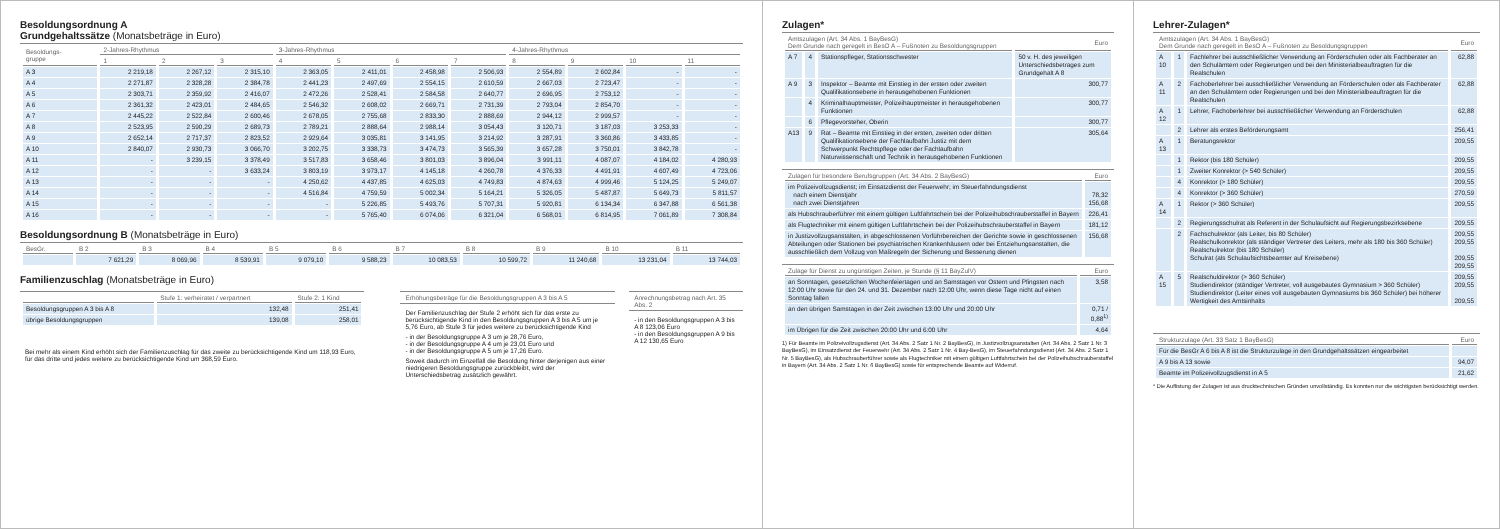Besoldungsordnung A
Grundgehaltssätze (Monatsbeträge in Euro)
| Besoldungs- gruppe | 2-Jahres-Rhythmus | | | 3-Jahres-Rhythmus | | | | 4-Jahres-Rhythmus | | | |
| --- | --- | --- | --- | --- | --- | --- | --- | --- | --- | --- | --- |
| | 1 | 2 | 3 | 4 | 5 | 6 | 7 | 8 | 9 | 10 | 11 |
| A 3 | 2 219,18 | 2 267,12 | 2 315,10 | 2 363,05 | 2 411,01 | 2 458,98 | 2 506,93 | 2 554,89 | 2 602,84 | - | - |
| A 4 | 2 271,87 | 2 328,28 | 2 384,78 | 2 441,23 | 2 497,69 | 2 554,15 | 2 610,59 | 2 667,03 | 2 723,47 | - | - |
| A 5 | 2 303,71 | 2 359,92 | 2 416,07 | 2 472,26 | 2 528,41 | 2 584,58 | 2 640,77 | 2 696,95 | 2 753,12 | - | - |
| A 6 | 2 361,32 | 2 423,01 | 2 484,65 | 2 546,32 | 2 608,02 | 2 669,71 | 2 731,39 | 2 793,04 | 2 854,70 | - | - |
| A 7 | 2 445,22 | 2 522,84 | 2 600,46 | 2 678,05 | 2 755,68 | 2 833,30 | 2 888,69 | 2 944,12 | 2 999,57 | - | - |
| A 8 | 2 523,95 | 2 590,29 | 2 689,73 | 2 789,21 | 2 888,64 | 2 988,14 | 3 054,43 | 3 120,71 | 3 187,03 | 3 253,33 | - |
| A 9 | 2 652,14 | 2 717,37 | 2 823,52 | 2 929,64 | 3 035,81 | 3 141,95 | 3 214,92 | 3 287,91 | 3 360,86 | 3 433,85 | - |
| A 10 | 2 840,07 | 2 930,73 | 3 066,70 | 3 202,75 | 3 338,73 | 3 474,73 | 3 565,39 | 3 657,28 | 3 750,01 | 3 842,78 | - |
| A 11 | - | 3 239,15 | 3 378,49 | 3 517,83 | 3 658,46 | 3 801,03 | 3 896,04 | 3 991,11 | 4 087,07 | 4 184,02 | 4 280,93 |
| A 12 | - | - | 3 633,24 | 3 803,19 | 3 973,17 | 4 145,18 | 4 260,78 | 4 376,33 | 4 491,91 | 4 607,49 | 4 723,06 |
| A 13 | - | - | - | 4 250,62 | 4 437,85 | 4 625,03 | 4 749,83 | 4 874,63 | 4 999,46 | 5 124,25 | 5 249,07 |
| A 14 | - | - | - | 4 516,84 | 4 759,59 | 5 002,34 | 5 164,21 | 5 326,05 | 5 487,87 | 5 649,73 | 5 811,57 |
| A 15 | - | - | - | - | 5 226,85 | 5 493,76 | 5 707,31 | 5 920,81 | 6 134,34 | 6 347,88 | 6 561,38 |
| A 16 | - | - | - | - | 5 765,40 | 6 074,06 | 6 321,04 | 6 568,01 | 6 814,95 | 7 061,89 | 7 308,84 |
Besoldungsordnung B (Monatsbeträge in Euro)
| BesGr. | B 2 | B 3 | B 4 | B 5 | B 6 | B 7 | B 8 | B 9 | B 10 | B 11 |
| --- | --- | --- | --- | --- | --- | --- | --- | --- | --- | --- |
| | 7 621,29 | 8 069,96 | 8 539,91 | 9 079,10 | 9 588,23 | 10 083,53 | 10 599,72 | 11 240,68 | 13 231,04 | 13 744,03 |
Familienzuschlag (Monatsbeträge in Euro)
| | Stufe 1: verheiratet / verpartnert | Stufe 2: 1 Kind |
| --- | --- | --- |
| Besoldungsgruppen A 3 bis A 8 | 132,48 | 251,41 |
| übrige Besoldungsgruppen | 139,08 | 258,01 |
Bei mehr als einem Kind erhöht sich der Familienzuschlag für das zweite zu berücksichtigende Kind um 118,93 Euro, für das dritte und jedes weitere zu berücksichtigende Kind um 368,59 Euro.
Erhöhungsbeträge für die Besoldungsgruppen A 3 bis A 5
Der Familienzuschlag der Stufe 2 erhöht sich für das erste zu berücksichtigende Kind in den Besoldungsgruppen A 3 bis A 5 um je 5,76 Euro, ab Stufe 3 für jedes weitere zu berücksichtigende Kind
- in der Besoldungsgruppe A 3 um je 28,76 Euro,
- in der Besoldungsgruppe A 4 um je 23,01 Euro und
- in der Besoldungsgruppe A 5 um je 17,26 Euro.
Soweit dadurch im Einzelfall die Besoldung hinter derjenigen aus einer niedrigeren Besoldungsgruppe zurückbleibt, wird der Unterschiedsbetrag zusätzlich gewährt.
Anrechnungsbetrag nach Art. 35 Abs. 2
- in den Besoldungsgruppen A 3 bis A 8 123,06 Euro
- in den Besoldungsgruppen A 9 bis A 12 130,65 Euro
Zulagen*
| Amtszulagen (Art. 34 Abs. 1 BayBesG) Dem Grunde nach geregelt in BesO A – Fußnoten zu Besoldungsgruppen | | | Euro |
| --- | --- | --- | --- |
| A 7 | 4 | Stationspfleger, Stationsschwester | 50 v. H. des jeweiligen Unterschiedsbetrages zum Grundgehalt A 8 |
| A 9 | 3 | Inspektor – Beamte mit Einstieg in der ersten oder zweiten Qualifikationsebene in herausgehobenen Funktionen | 300,77 |
| | 4 | Kriminalhauptmeister, Polizeihauptmeister in herausgehobenen Funktionen | 300,77 |
| | 6 | Pflegevorsteher, Oberin | 300,77 |
| A13 | 9 | Rat – Beamte mit Einstieg in der ersten, zweiten oder dritten Qualifikationsebene der Fachlaufbahn Justiz mit dem Schwerpunkt Rechtspflege oder der Fachlaufbahn Naturwissenschaft und Technik in herausgehobenen Funktionen | 305,64 |
| Zulagen für besondere Berufsgruppen (Art. 34 Abs. 2 BayBesG) | Euro |
| --- | --- |
| im Polizeivollzugsdienst; im Einsatzdienst der Feuerwehr; im Steuerfahndungsdienst nach einem Dienstjahr nach zwei Dienstjahren | 78,32 156,68 |
| als Hubschrauberführer mit einem gültigen Luftfahrtschein bei der Polizeihubschrauberstaffel in Bayern | 226,41 |
| als Flugtechniker mit einem gültigen Luftfahrtschein bei der Polizeihubschrauberstaffel in Bayern | 181,12 |
| in Justizvollzugsanstalten, in abgeschlossenen Vorführbereichen der Gerichte sowie in geschlossenen Abteilungen oder Stationen bei psychiatrischen Krankenhäusern oder bei Entziehungsanstalten, die ausschließlich dem Vollzug von Maßregeln der Sicherung und Besserung dienen | 156,68 |
| Zulage für Dienst zu ungünstigen Zeiten, je Stunde (§ 11 BayZulV) | Euro |
| --- | --- |
| an Sonntagen, gesetzlichen Wochenfeiertagen und an Samstagen vor Ostern und Pfingsten nach 12:00 Uhr sowie für den 24. und 31. Dezember nach 12:00 Uhr, wenn diese Tage nicht auf einen Sonntag fallen | 3,58 |
| an den übrigen Samstagen in der Zeit zwischen 13:00 Uhr und 20:00 Uhr | 0,71 / 0,88<sup>1)</sup> |
| im Übrigen für die Zeit zwischen 20:00 Uhr und 6:00 Uhr | 4,64 |
1) Für Beamte im Polizeivollzugsdienst (Art. 34 Abs. 2 Satz 1 Nr. 2 BayBesG), in Justizvollzugsanstalten (Art. 34 Abs. 2 Satz 1 Nr. 3 BayBesG), im Einsatzdienst der Feuerwehr (Art. 34 Abs. 2 Satz 1 Nr. 4 Bay-BesG), im Steuerfahndungsdienst (Art. 34 Abs. 2 Satz 1 Nr. 5 BayBesG), als Hubschrauberführer sowie als Flugtechniker mit einem gültigen Luftfahrtschein bei der Polizeihubschrauberstaffel in Bayern (Art. 34 Abs. 2 Satz 1 Nr. 6 BayBesG) sowie für entsprechende Beamte auf Widerruf.
Lehrer-Zulagen*
| Amtszulagen (Art. 34 Abs. 1 BayBesG) Dem Grunde nach geregelt in BesO A – Fußnoten zu Besoldungsgruppen | | | Euro |
| --- | --- | --- | --- |
| A 10 | 1 | Fachlehrer bei ausschließlicher Verwendung an Förderschulen oder als Fachberater an den Schulämtern oder Regierungen und bei den Ministerialbeauftragten für die Realschulen | 62,88 |
| A 11 | 2 | Fachoberlehrer bei ausschließlicher Verwendung an Förderschulen oder als Fachberater an den Schulämtern oder Regierungen und bei den Ministerialbeauftragten für die Realschulen | 62,88 |
| A 12 | 1 | Lehrer, Fachoberlehrer bei ausschließlicher Verwendung an Förderschulen | 62,88 |
| | 2 | Lehrer als erstes Beförderungsamt | 256,41 |
| A 13 | 1 | Beratungsrektor | 209,55 |
| | 1 | Rektor (bis 180 Schüler) | 209,55 |
| | 1 | Zweiter Konrektor (> 540 Schüler) | 209,55 |
| | 4 | Konrektor (> 180 Schüler) | 209,55 |
| | 4 | Konrektor (> 360 Schüler) | 270,59 |
| A 14 | 1 | Rektor (> 360 Schüler) | 209,55 |
| | 2 | Regierungsschulrat als Referent in der Schulaufsicht auf Regierungsbezirksebene | 209,55 |
| | 2 | Fachschulrektor (als Leiter, bis 80 Schüler) Realschulkonrektor (als ständiger Vertreter des Leiters, mehr als 180 bis 360 Schüler) Realschulrektor (bis 180 Schüler) Schulrat (als Schulaufsichtsbeamter auf Kreisebene) | 209,55 209,55 209,55 209,55 |
| A 15 | 5 | Realschuldirektor (> 360 Schüler) Studiendirektor (ständiger Vertreter, voll ausgebautes Gymnasium > 360 Schüler) Studiendirektor (Leiter eines voll ausgebauten Gymnasiums bis 360 Schüler) bei höherer Wertigkeit des Amtsinhalts | 209,55 209,55 209,55 |
| Strukturzulage (Art. 33 Satz 1 BayBesG) | Euro |
| --- | --- |
| Für die BesGr A 6 bis A 8 ist die Strukturzulage in den Grundgehaltssätzen eingearbeitet | |
| A 9 bis A 13 sowie | 94,07 |
| Beamte im Polizeivollzugsdienst in A 5 | 21,62 |
* Die Auflistung der Zulagen ist aus drucktechnischen Gründen unvollständig. Es konnten nur die wichtigsten berücksichtigt werden.